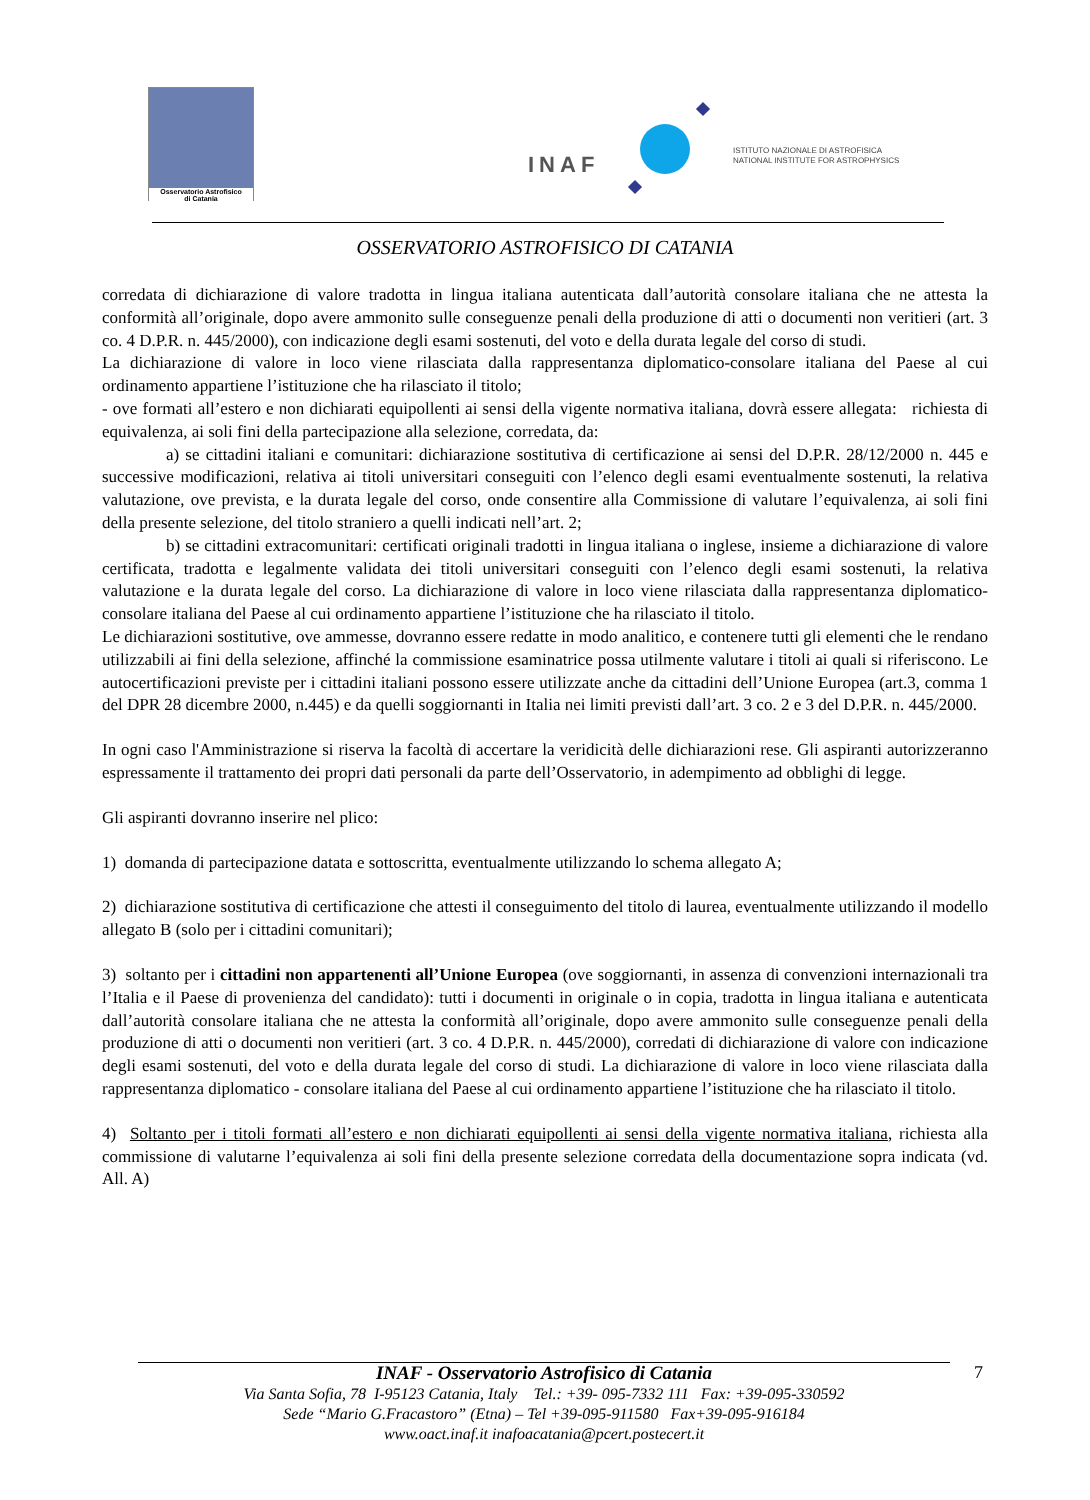Osservatorio Astrofisico
di Catania
INAF
ISTITUTO NAZIONALE DI ASTROFISICA
NATIONAL INSTITUTE FOR ASTROPHYSICS
OSSERVATORIO ASTROFISICO DI CATANIA
corredata di dichiarazione di valore tradotta in lingua italiana autenticata dall’autorità consolare italiana che ne attesta la conformità all’originale, dopo avere ammonito sulle conseguenze penali della produzione di atti o documenti non veritieri (art. 3 co. 4 D.P.R. n. 445/2000), con indicazione degli esami sostenuti, del voto e della durata legale del corso di studi.
La dichiarazione di valore in loco viene rilasciata dalla rappresentanza diplomatico-consolare italiana del Paese al cui ordinamento appartiene l’istituzione che ha rilasciato il titolo;
- ove formati all’estero e non dichiarati equipollenti ai sensi della vigente normativa italiana, dovrà essere allegata: richiesta di equivalenza, ai soli fini della partecipazione alla selezione, corredata, da:
a) se cittadini italiani e comunitari: dichiarazione sostitutiva di certificazione ai sensi del D.P.R. 28/12/2000 n. 445 e successive modificazioni, relativa ai titoli universitari conseguiti con l’elenco degli esami eventualmente sostenuti, la relativa valutazione, ove prevista, e la durata legale del corso, onde consentire alla Commissione di valutare l’equivalenza, ai soli fini della presente selezione, del titolo straniero a quelli indicati nell’art. 2;
b) se cittadini extracomunitari: certificati originali tradotti in lingua italiana o inglese, insieme a dichiarazione di valore certificata, tradotta e legalmente validata dei titoli universitari conseguiti con l’elenco degli esami sostenuti, la relativa valutazione e la durata legale del corso. La dichiarazione di valore in loco viene rilasciata dalla rappresentanza diplomatico- consolare italiana del Paese al cui ordinamento appartiene l’istituzione che ha rilasciato il titolo.
Le dichiarazioni sostitutive, ove ammesse, dovranno essere redatte in modo analitico, e contenere tutti gli elementi che le rendano utilizzabili ai fini della selezione, affinché la commissione esaminatrice possa utilmente valutare i titoli ai quali si riferiscono. Le autocertificazioni previste per i cittadini italiani possono essere utilizzate anche da cittadini dell’Unione Europea (art.3, comma 1 del DPR 28 dicembre 2000, n.445) e da quelli soggiornanti in Italia nei limiti previsti dall’art. 3 co. 2 e 3 del D.P.R. n. 445/2000.
In ogni caso l'Amministrazione si riserva la facoltà di accertare la veridicità delle dichiarazioni rese. Gli aspiranti autorizzeranno espressamente il trattamento dei propri dati personali da parte dell’Osservatorio, in adempimento ad obblighi di legge.
Gli aspiranti dovranno inserire nel plico:
1) domanda di partecipazione datata e sottoscritta, eventualmente utilizzando lo schema allegato A;
2) dichiarazione sostitutiva di certificazione che attesti il conseguimento del titolo di laurea, eventualmente utilizzando il modello allegato B (solo per i cittadini comunitari);
3) soltanto per i cittadini non appartenenti all’Unione Europea (ove soggiornanti, in assenza di convenzioni internazionali tra l’Italia e il Paese di provenienza del candidato): tutti i documenti in originale o in copia, tradotta in lingua italiana e autenticata dall’autorità consolare italiana che ne attesta la conformità all’originale, dopo avere ammonito sulle conseguenze penali della produzione di atti o documenti non veritieri (art. 3 co. 4 D.P.R. n. 445/2000), corredati di dichiarazione di valore con indicazione degli esami sostenuti, del voto e della durata legale del corso di studi. La dichiarazione di valore in loco viene rilasciata dalla rappresentanza diplomatico - consolare italiana del Paese al cui ordinamento appartiene l’istituzione che ha rilasciato il titolo.
4) Soltanto per i titoli formati all’estero e non dichiarati equipollenti ai sensi della vigente normativa italiana, richiesta alla commissione di valutarne l’equivalenza ai soli fini della presente selezione corredata della documentazione sopra indicata (vd. All. A)
INAF - Osservatorio Astrofisico di Catania
Via Santa Sofia, 78 I-95123 Catania, Italy Tel.: +39- 095-7332 111 Fax: +39-095-330592
Sede “Mario G.Fracastoro” (Etna) – Tel +39-095-911580 Fax+39-095-916184
www.oact.inaf.it inafoacatania@pcert.postecert.it
7